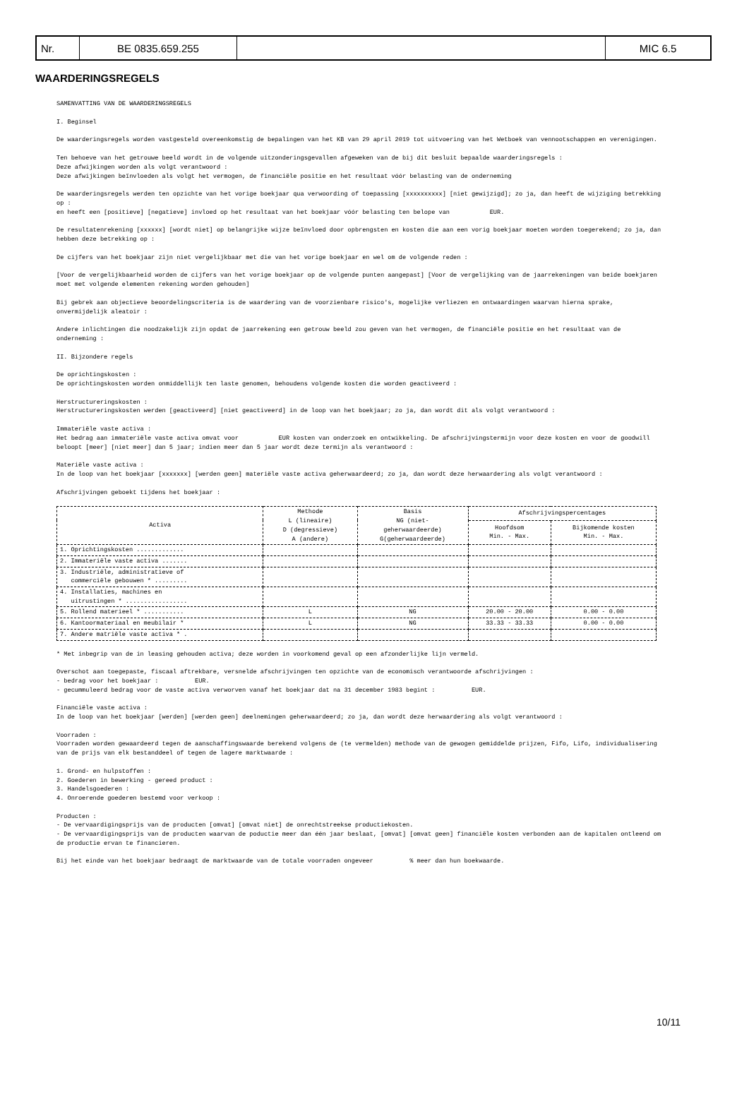| Nr. | BE 0835.659.255 | | MIC 6.5 |
WAARDERINGSREGELS
SAMENVATTING VAN DE WAARDERINGSREGELS
I. Beginsel
De waarderingsregels worden vastgesteld overeenkomstig de bepalingen van het KB van 29 april 2019 tot uitvoering van het Wetboek van vennootschappen en verenigingen.
Ten behoeve van het getrouwe beeld wordt in de volgende uitzonderingsgevallen afgeweken van de bij dit besluit bepaalde waarderingsregels :
Deze afwijkingen worden als volgt verantwoord :
Deze afwijkingen beïnvloeden als volgt het vermogen, de financiële positie en het resultaat vóór belasting van de onderneming
De waarderingsregels werden ten opzichte van het vorige boekjaar qua verwoording of toepassing [xxxxxxxxxx] [niet gewijzigd]; zo ja, dan heeft de wijziging betrekking op :
en heeft een [positieve] [negatieve] invloed op het resultaat van het boekjaar vóór belasting ten belope van EUR.
De resultatenrekening [xxxxxx] [wordt niet] op belangrijke wijze beïnvloed door opbrengsten en kosten die aan een vorig boekjaar moeten worden toegerekend; zo ja, dan hebben deze betrekking op :
De cijfers van het boekjaar zijn niet vergelijkbaar met die van het vorige boekjaar en wel om de volgende reden :
[Voor de vergelijkbaarheid worden de cijfers van het vorige boekjaar op de volgende punten aangepast] [Voor de vergelijking van de jaarrekeningen van beide boekjaren moet met volgende elementen rekening worden gehouden]
Bij gebrek aan objectieve beoordelingscriteria is de waardering van de voorzienbare risico's, mogelijke verliezen en ontwaardingen waarvan hierna sprake, onvermijdelijk aleatoir :
Andere inlichtingen die noodzakelijk zijn opdat de jaarrekening een getrouw beeld zou geven van het vermogen, de financiële positie en het resultaat van de onderneming :
II. Bijzondere regels
De oprichtingskosten :
De oprichtingskosten worden onmiddellijk ten laste genomen, behoudens volgende kosten die worden geactiveerd :
Herstructureringskosten :
Herstructureringskosten werden [geactiveerd] [niet geactiveerd] in de loop van het boekjaar; zo ja, dan wordt dit als volgt verantwoord :
Immateriële vaste activa :
Het bedrag aan immateriële vaste activa omvat voor EUR kosten van onderzoek en ontwikkeling. De afschrijvingstermijn voor deze kosten en voor de goodwill beloopt [meer] [niet meer] dan 5 jaar; indien meer dan 5 jaar wordt deze termijn als verantwoord :
Materiële vaste activa :
In de loop van het boekjaar [xxxxxxx] [werden geen] materiële vaste activa geherwaardeerd; zo ja, dan wordt deze herwaardering als volgt verantwoord :
Afschrijvingen geboekt tijdens het boekjaar :
| Activa | Methode L (lineaire) D (degressieve) A (andere) | Basis NG (niet- geherwaardeerde) G(geherwaardeerde) | Afschrijvingspercentages | |
| --- | --- | --- | --- | --- |
| | | | Hoofdsom Min. - Max. | Bijkomende kosten Min. - Max. |
| 1. Oprichtingskosten ............. | | | | |
| 2. Immateriële vaste activa ....... | | | | |
| 3. Industriële, administratieve of commerciële gebouwen * ......... | | | | |
| 4. Installaties, machines en uitrustingen * ................. | | | | |
| 5. Rollend materieel * ........... | L | NG | 20.00 - 20.00 | 0.00 - 0.00 |
| 6. Kantoormateriaal en meubilair * | L | NG | 33.33 - 33.33 | 0.00 - 0.00 |
| 7. Andere matriële vaste activa * . | | | | |
* Met inbegrip van de in leasing gehouden activa; deze worden in voorkomend geval op een afzonderlijke lijn vermeld.
Overschot aan toegepaste, fiscaal aftrekbare, versnelde afschrijvingen ten opzichte van de economisch verantwoorde afschrijvingen :
- bedrag voor het boekjaar : EUR.
- gecummuleerd bedrag voor de vaste activa verworven vanaf het boekjaar dat na 31 december 1983 begint : EUR.
Financiële vaste activa :
In de loop van het boekjaar [werden] [werden geen] deelnemingen geherwaardeerd; zo ja, dan wordt deze herwaardering als volgt verantwoord :
Voorraden :
Voorraden worden gewaardeerd tegen de aanschaffingswaarde berekend volgens de (te vermelden) methode van de gewogen gemiddelde prijzen, Fifo, Lifo, individualisering van de prijs van elk bestanddeel of tegen de lagere marktwaarde :
1. Grond- en hulpstoffen :
2. Goederen in bewerking - gereed product :
3. Handelsgoederen :
4. Onroerende goederen bestemd voor verkoop :
Producten :
- De vervaardigingsprijs van de producten [omvat] [omvat niet] de onrechtstreekse productiekosten.
- De vervaardigingsprijs van de producten waarvan de poductie meer dan één jaar beslaat, [omvat] [omvat geen] financiële kosten verbonden aan de kapitalen ontleend om de productie ervan te financieren.
Bij het einde van het boekjaar bedraagt de marktwaarde van de totale voorraden ongeveer % meer dan hun boekwaarde.
10/11